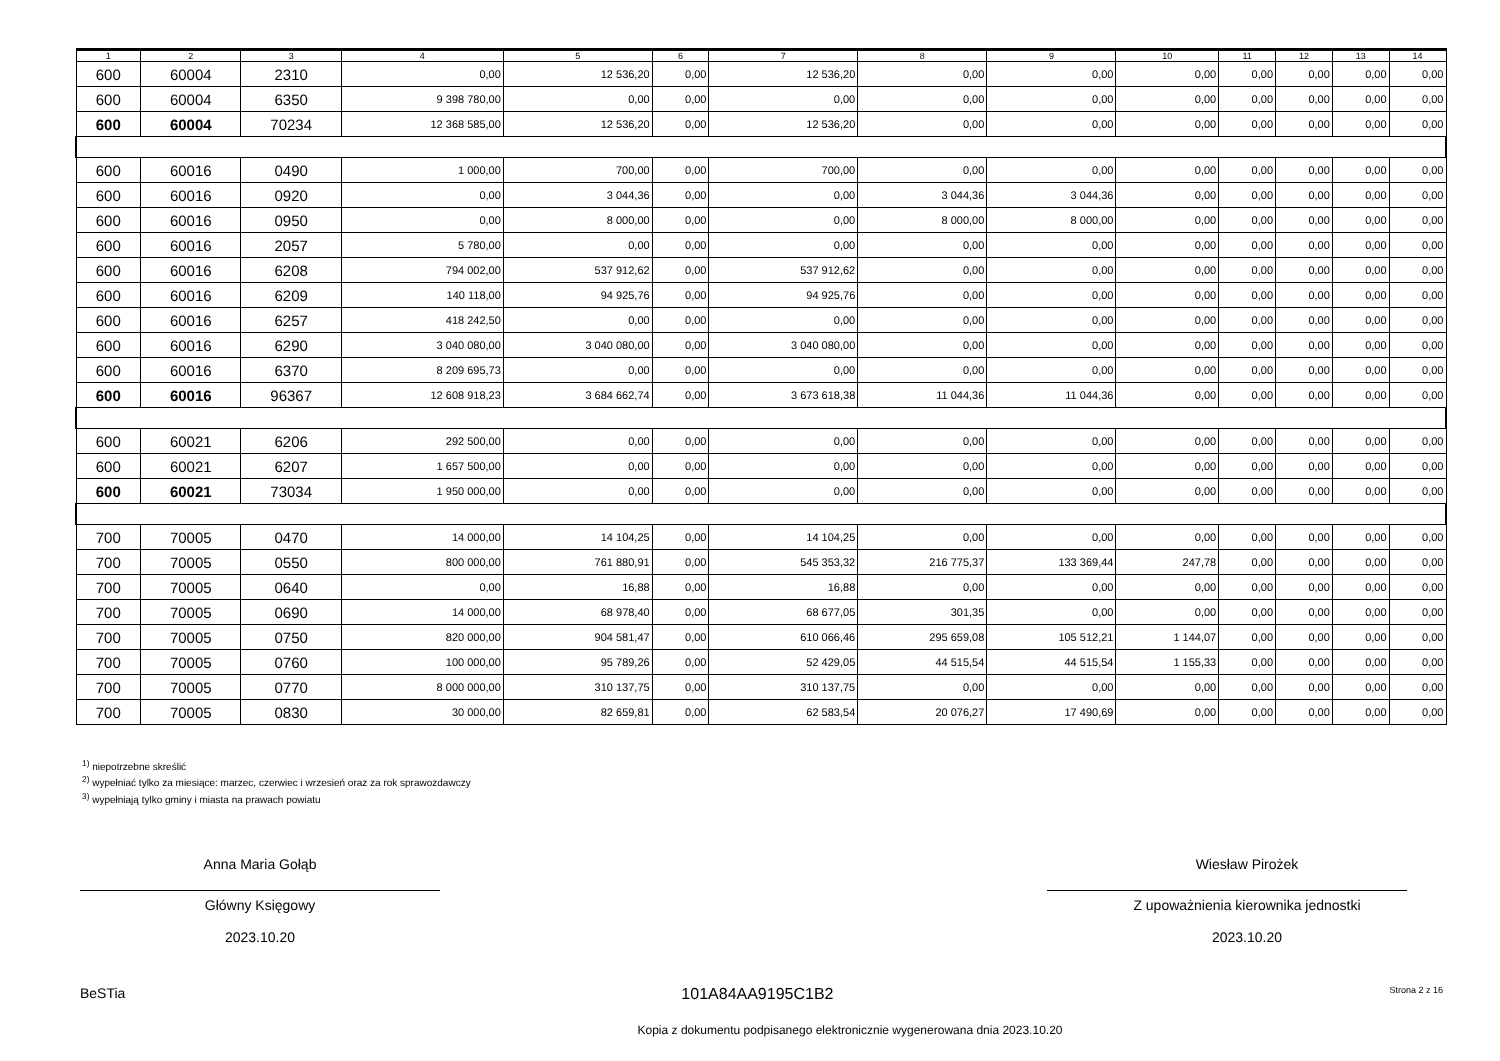| 1 | 2 | 3 | 4 | 5 | 6 | 7 | 8 | 9 | 10 | 11 | 12 | 13 | 14 |
| --- | --- | --- | --- | --- | --- | --- | --- | --- | --- | --- | --- | --- | --- |
| 600 | 60004 | 2310 | 0,00 | 12 536,20 | 0,00 | 12 536,20 | 0,00 | 0,00 | 0,00 | 0,00 | 0,00 | 0,00 | 0,00 |
| 600 | 60004 | 6350 | 9 398 780,00 | 0,00 | 0,00 | 0,00 | 0,00 | 0,00 | 0,00 | 0,00 | 0,00 | 0,00 | 0,00 |
| 600 | 60004 | 70234 | 12 368 585,00 | 12 536,20 | 0,00 | 12 536,20 | 0,00 | 0,00 | 0,00 | 0,00 | 0,00 | 0,00 | 0,00 |
| 600 | 60016 | 0490 | 1 000,00 | 700,00 | 0,00 | 700,00 | 0,00 | 0,00 | 0,00 | 0,00 | 0,00 | 0,00 | 0,00 |
| 600 | 60016 | 0920 | 0,00 | 3 044,36 | 0,00 | 0,00 | 3 044,36 | 3 044,36 | 0,00 | 0,00 | 0,00 | 0,00 | 0,00 |
| 600 | 60016 | 0950 | 0,00 | 8 000,00 | 0,00 | 0,00 | 8 000,00 | 8 000,00 | 0,00 | 0,00 | 0,00 | 0,00 | 0,00 |
| 600 | 60016 | 2057 | 5 780,00 | 0,00 | 0,00 | 0,00 | 0,00 | 0,00 | 0,00 | 0,00 | 0,00 | 0,00 | 0,00 |
| 600 | 60016 | 6208 | 794 002,00 | 537 912,62 | 0,00 | 537 912,62 | 0,00 | 0,00 | 0,00 | 0,00 | 0,00 | 0,00 | 0,00 |
| 600 | 60016 | 6209 | 140 118,00 | 94 925,76 | 0,00 | 94 925,76 | 0,00 | 0,00 | 0,00 | 0,00 | 0,00 | 0,00 | 0,00 |
| 600 | 60016 | 6257 | 418 242,50 | 0,00 | 0,00 | 0,00 | 0,00 | 0,00 | 0,00 | 0,00 | 0,00 | 0,00 | 0,00 |
| 600 | 60016 | 6290 | 3 040 080,00 | 3 040 080,00 | 0,00 | 3 040 080,00 | 0,00 | 0,00 | 0,00 | 0,00 | 0,00 | 0,00 | 0,00 |
| 600 | 60016 | 6370 | 8 209 695,73 | 0,00 | 0,00 | 0,00 | 0,00 | 0,00 | 0,00 | 0,00 | 0,00 | 0,00 | 0,00 |
| 600 | 60016 | 96367 | 12 608 918,23 | 3 684 662,74 | 0,00 | 3 673 618,38 | 11 044,36 | 11 044,36 | 0,00 | 0,00 | 0,00 | 0,00 | 0,00 |
| 600 | 60021 | 6206 | 292 500,00 | 0,00 | 0,00 | 0,00 | 0,00 | 0,00 | 0,00 | 0,00 | 0,00 | 0,00 | 0,00 |
| 600 | 60021 | 6207 | 1 657 500,00 | 0,00 | 0,00 | 0,00 | 0,00 | 0,00 | 0,00 | 0,00 | 0,00 | 0,00 | 0,00 |
| 600 | 60021 | 73034 | 1 950 000,00 | 0,00 | 0,00 | 0,00 | 0,00 | 0,00 | 0,00 | 0,00 | 0,00 | 0,00 | 0,00 |
| 700 | 70005 | 0470 | 14 000,00 | 14 104,25 | 0,00 | 14 104,25 | 0,00 | 0,00 | 0,00 | 0,00 | 0,00 | 0,00 | 0,00 |
| 700 | 70005 | 0550 | 800 000,00 | 761 880,91 | 0,00 | 545 353,32 | 216 775,37 | 133 369,44 | 247,78 | 0,00 | 0,00 | 0,00 | 0,00 |
| 700 | 70005 | 0640 | 0,00 | 16,88 | 0,00 | 16,88 | 0,00 | 0,00 | 0,00 | 0,00 | 0,00 | 0,00 | 0,00 |
| 700 | 70005 | 0690 | 14 000,00 | 68 978,40 | 0,00 | 68 677,05 | 301,35 | 0,00 | 0,00 | 0,00 | 0,00 | 0,00 | 0,00 |
| 700 | 70005 | 0750 | 820 000,00 | 904 581,47 | 0,00 | 610 066,46 | 295 659,08 | 105 512,21 | 1 144,07 | 0,00 | 0,00 | 0,00 | 0,00 |
| 700 | 70005 | 0760 | 100 000,00 | 95 789,26 | 0,00 | 52 429,05 | 44 515,54 | 44 515,54 | 1 155,33 | 0,00 | 0,00 | 0,00 | 0,00 |
| 700 | 70005 | 0770 | 8 000 000,00 | 310 137,75 | 0,00 | 310 137,75 | 0,00 | 0,00 | 0,00 | 0,00 | 0,00 | 0,00 | 0,00 |
| 700 | 70005 | 0830 | 30 000,00 | 82 659,81 | 0,00 | 62 583,54 | 20 076,27 | 17 490,69 | 0,00 | 0,00 | 0,00 | 0,00 | 0,00 |
<sup>1)</sup> niepotrzebne skreślić
<sup>2)</sup> wypełniać tylko za miesiące: marzec, czerwiec i wrzesień oraz za rok sprawozdawczy
<sup>3)</sup> wypełniają tylko gminy i miasta na prawach powiatu
Anna Maria Gołąb
Główny Księgowy
2023.10.20
Wiesław Pirożek
Z upoważnienia kierownika jednostki
2023.10.20
BeSTia 101A84AA9195C1B2 Strona 2 z 16
Kopia z dokumentu podpisanego elektronicznie wygenerowana dnia 2023.10.20